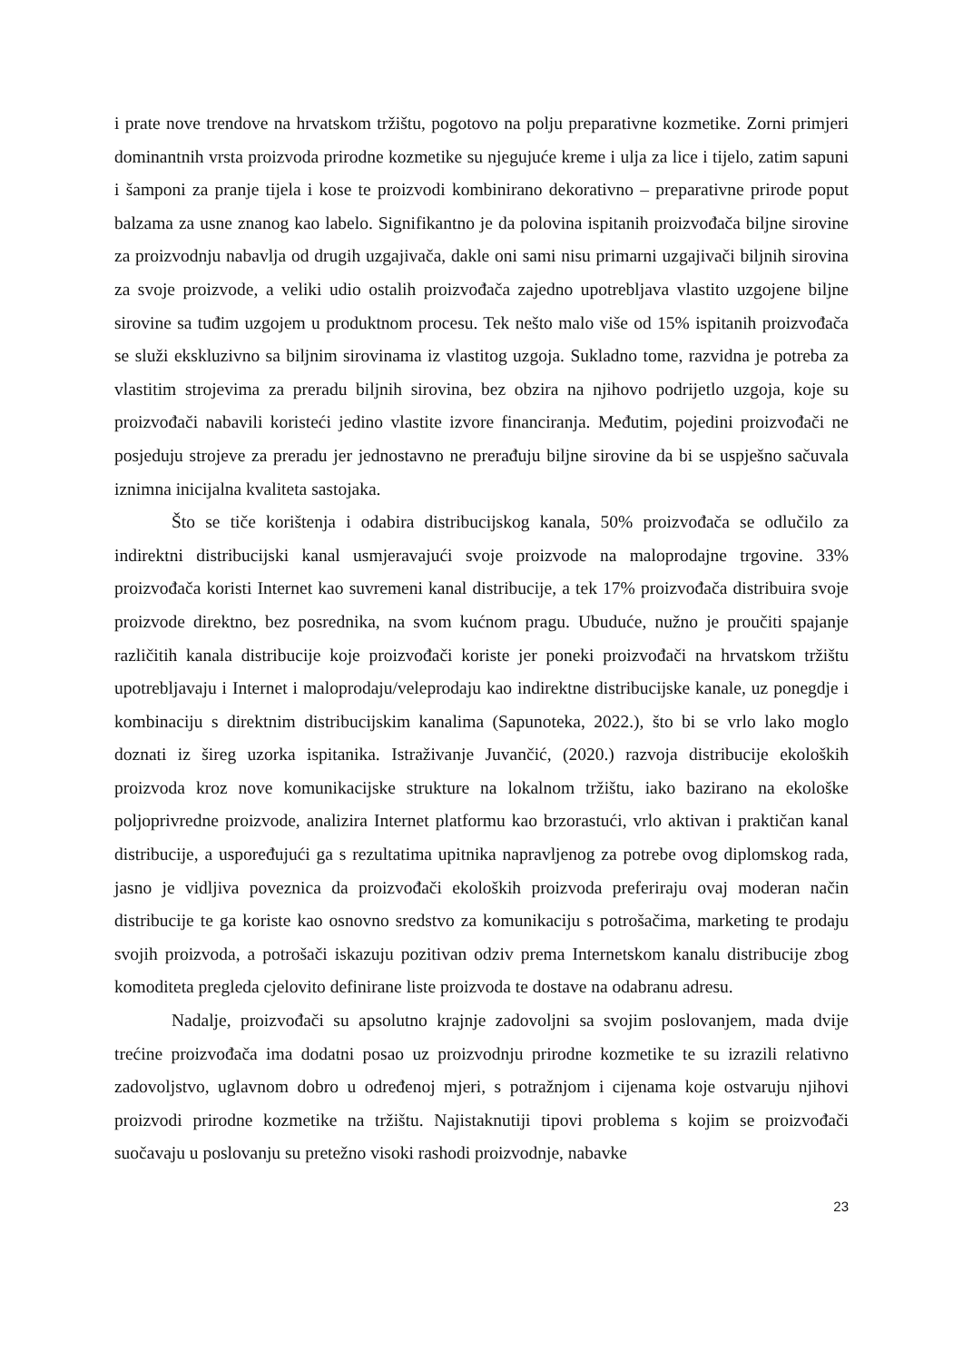i prate nove trendove na hrvatskom tržištu, pogotovo na polju preparativne kozmetike. Zorni primjeri dominantnih vrsta proizvoda prirodne kozmetike su njegujuće kreme i ulja za lice i tijelo, zatim sapuni i šamponi za pranje tijela i kose te proizvodi kombinirano dekorativno – preparativne prirode poput balzama za usne znanog kao labelo. Signifikantno je da polovina ispitanih proizvođača biljne sirovine za proizvodnju nabavlja od drugih uzgajivača, dakle oni sami nisu primarni uzgajivači biljnih sirovina za svoje proizvode, a veliki udio ostalih proizvođača zajedno upotrebljava vlastito uzgojene biljne sirovine sa tuđim uzgojem u produktnom procesu. Tek nešto malo više od 15% ispitanih proizvođača se služi ekskluzivno sa biljnim sirovinama iz vlastitog uzgoja. Sukladno tome, razvidna je potreba za vlastitim strojevima za preradu biljnih sirovina, bez obzira na njihovo podrijetlo uzgoja, koje su proizvođači nabavili koristeći jedino vlastite izvore financiranja. Međutim, pojedini proizvođači ne posjeduju strojeve za preradu jer jednostavno ne prerađuju biljne sirovine da bi se uspješno sačuvala iznimna inicijalna kvaliteta sastojaka.
Što se tiče korištenja i odabira distribucijskog kanala, 50% proizvođača se odlučilo za indirektni distribucijski kanal usmjeravajući svoje proizvode na maloprodajne trgovine. 33% proizvođača koristi Internet kao suvremeni kanal distribucije, a tek 17% proizvođača distribuira svoje proizvode direktno, bez posrednika, na svom kućnom pragu. Ubuduće, nužno je proučiti spajanje različitih kanala distribucije koje proizvođači koriste jer poneki proizvođači na hrvatskom tržištu upotrebljavaju i Internet i maloprodaju/veleprodaju kao indirektne distribucijske kanale, uz ponegdje i kombinaciju s direktnim distribucijskim kanalima (Sapunoteka, 2022.), što bi se vrlo lako moglo doznati iz šireg uzorka ispitanika. Istraživanje Juvančić, (2020.) razvoja distribucije ekoloških proizvoda kroz nove komunikacijske strukture na lokalnom tržištu, iako bazirano na ekološke poljoprivredne proizvode, analizira Internet platformu kao brzorastući, vrlo aktivan i praktičan kanal distribucije, a uspoređujući ga s rezultatima upitnika napravljenog za potrebe ovog diplomskog rada, jasno je vidljiva poveznica da proizvođači ekoloških proizvoda preferiraju ovaj moderan način distribucije te ga koriste kao osnovno sredstvo za komunikaciju s potrošačima, marketing te prodaju svojih proizvoda, a potrošači iskazuju pozitivan odziv prema Internetskom kanalu distribucije zbog komoditeta pregleda cjelovito definirane liste proizvoda te dostave na odabranu adresu.
Nadalje, proizvođači su apsolutno krajnje zadovoljni sa svojim poslovanjem, mada dvije trećine proizvođača ima dodatni posao uz proizvodnju prirodne kozmetike te su izrazili relativno zadovoljstvo, uglavnom dobro u određenoj mjeri, s potražnjom i cijenama koje ostvaruju njihovi proizvodi prirodne kozmetike na tržištu. Najistaknutiji tipovi problema s kojim se proizvođači suočavaju u poslovanju su pretežno visoki rashodi proizvodnje, nabavke
23